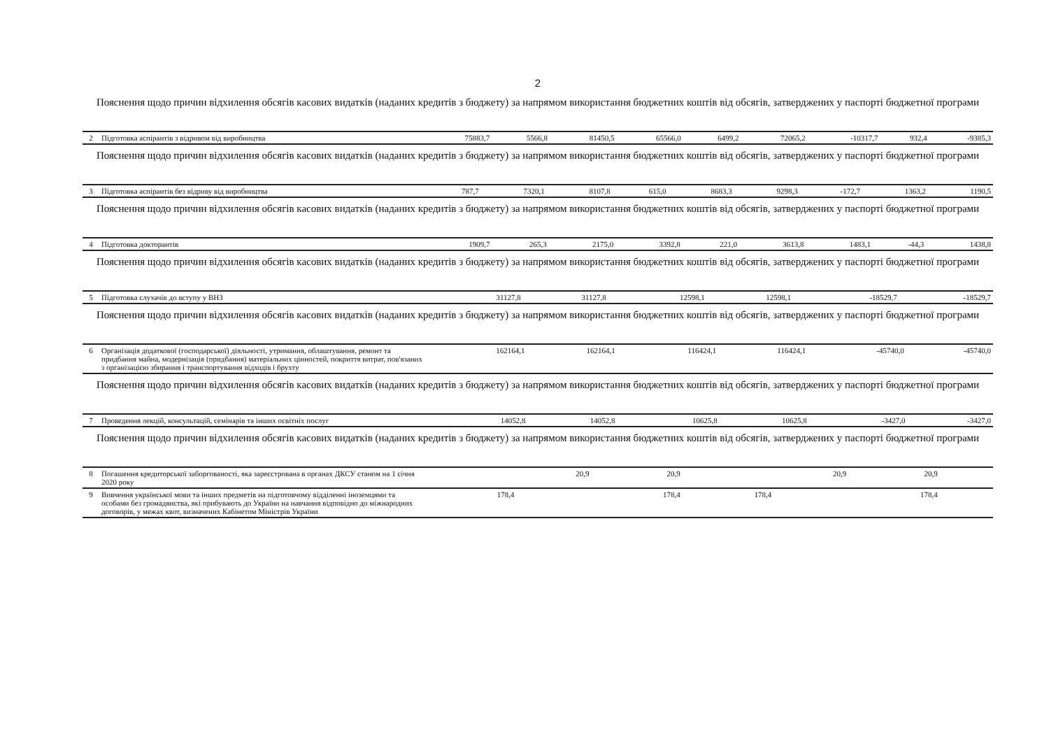2
Пояснення щодо причин відхилення обсягів касових видатків (наданих кредитів з бюджету) за напрямом використання бюджетних коштів від обсягів, затверджених у паспорті бюджетної програми
| 2 | Підготовка аспірантів з відривом від виробництва | 75883,7 | 5566,8 | 81450,5 | 65566,0 | 6499,2 | 72065,2 | -10317,7 | 932,4 | -9385,3 |
Пояснення щодо причин відхилення обсягів касових видатків (наданих кредитів з бюджету) за напрямом використання бюджетних коштів від обсягів, затверджених у паспорті бюджетної програми
| 3 | Підготовка аспірантів без відриву від виробництва | 787,7 | 7320,1 | 8107,8 | 615,0 | 8683,3 | 9298,3 | -172,7 | 1363,2 | 1190,5 |
Пояснення щодо причин відхилення обсягів касових видатків (наданих кредитів з бюджету) за напрямом використання бюджетних коштів від обсягів, затверджених у паспорті бюджетної програми
| 4 | Підготовка докторантів | 1909,7 | 265,3 | 2175,0 | 3392,8 | 221,0 | 3613,8 | 1483,1 | -44,3 | 1438,8 |
Пояснення щодо причин відхилення обсягів касових видатків (наданих кредитів з бюджету) за напрямом використання бюджетних коштів від обсягів, затверджених у паспорті бюджетної програми
| 5 | Підготовка слухачів до вступу у ВНЗ | | 31127,8 | 31127,8 | | 12598,1 | 12598,1 | | -18529,7 | -18529,7 |
Пояснення щодо причин відхилення обсягів касових видатків (наданих кредитів з бюджету) за напрямом використання бюджетних коштів від обсягів, затверджених у паспорті бюджетної програми
| 6 | Організація додаткової (господарської) діяльності, утримання, облаштування, ремонт та придбання майна, модернізація (придбання) матеріальних цінностей, покриття витрат, пов'язаних з організацією збирання і транспортування відходів і брухту | | 162164,1 | 162164,1 | | 116424,1 | 116424,1 | | -45740,0 | -45740,0 |
Пояснення щодо причин відхилення обсягів касових видатків (наданих кредитів з бюджету) за напрямом використання бюджетних коштів від обсягів, затверджених у паспорті бюджетної програми
| 7 | Проведення лекцій, консультацій, семінарів та інших освітніх послуг | | 14052,8 | 14052,8 | | 10625,8 | 10625,8 | | -3427,0 | -3427,0 |
Пояснення щодо причин відхилення обсягів касових видатків (наданих кредитів з бюджету) за напрямом використання бюджетних коштів від обсягів, затверджених у паспорті бюджетної програми
| 8 | Погашення кредиторської заборгованості, яка зареєстрована в органах ДКСУ станом на 1 січня 2020 року | | 20,9 | 20,9 | | 20,9 | 20,9 | | | |
| 9 | Вивчення української мови та інших предметів на підготовчому відділенні іноземцями та особами без громадянства, які прибувають до України на навчання відповідно до міжнародних договорів, у межах квот, визначених Кабінетом Міністрів України | 178,4 | | 178,4 | 178,4 | | 178,4 | | | |